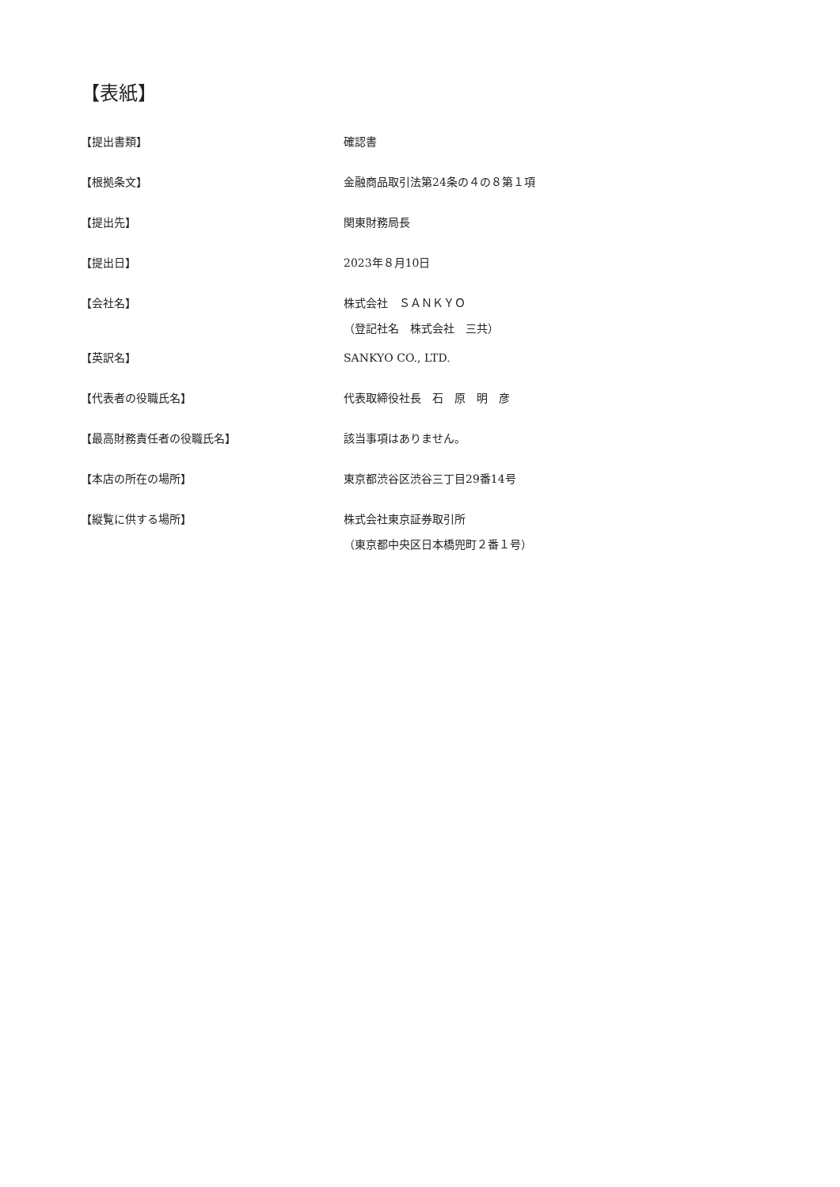【表紙】
【提出書類】 確認書
【根拠条文】 金融商品取引法第24条の４の８第１項
【提出先】 関東財務局長
【提出日】 2023年８月10日
【会社名】 株式会社　ＳＡＮＫＹＯ
（登記社名　株式会社　三共）
【英訳名】 SANKYO CO., LTD.
【代表者の役職氏名】 代表取締役社長　石　原　明　彦
【最高財務責任者の役職氏名】 該当事項はありません。
【本店の所在の場所】 東京都渋谷区渋谷三丁目29番14号
【縦覧に供する場所】 株式会社東京証券取引所
（東京都中央区日本橋兜町２番１号）